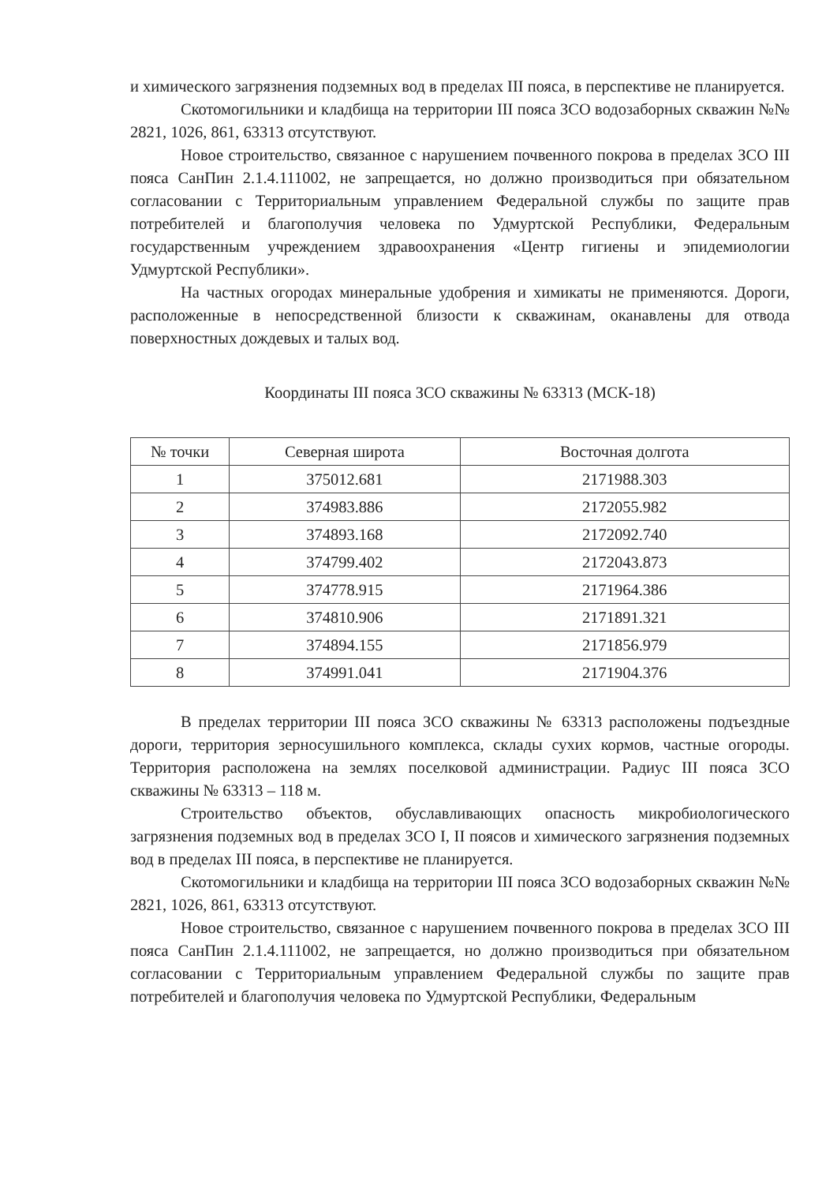и химического загрязнения подземных вод в пределах III пояса, в перспективе не планируется.
Скотомогильники и кладбища на территории III пояса ЗСО водозаборных скважин №№ 2821, 1026, 861, 63313 отсутствуют.
Новое строительство, связанное с нарушением почвенного покрова в пределах ЗСО III пояса СанПин 2.1.4.111002, не запрещается, но должно производиться при обязательном согласовании с Территориальным управлением Федеральной службы по защите прав потребителей и благополучия человека по Удмуртской Республики, Федеральным государственным учреждением здравоохранения «Центр гигиены и эпидемиологии Удмуртской Республики».
На частных огородах минеральные удобрения и химикаты не применяются. Дороги, расположенные в непосредственной близости к скважинам, оканавлены для отвода поверхностных дождевых и талых вод.
Координаты III пояса ЗСО скважины № 63313 (МСК-18)
| № точки | Северная широта | Восточная долгота |
| --- | --- | --- |
| 1 | 375012.681 | 2171988.303 |
| 2 | 374983.886 | 2172055.982 |
| 3 | 374893.168 | 2172092.740 |
| 4 | 374799.402 | 2172043.873 |
| 5 | 374778.915 | 2171964.386 |
| 6 | 374810.906 | 2171891.321 |
| 7 | 374894.155 | 2171856.979 |
| 8 | 374991.041 | 2171904.376 |
В пределах территории III пояса ЗСО скважины № 63313 расположены подъездные дороги, территория зерносушильного комплекса, склады сухих кормов, частные огороды. Территория расположена на землях поселковой администрации. Радиус III пояса ЗСО скважины № 63313 – 118 м.
Строительство объектов, обуславливающих опасность микробиологического загрязнения подземных вод в пределах ЗСО I, II поясов и химического загрязнения подземных вод в пределах III пояса, в перспективе не планируется.
Скотомогильники и кладбища на территории III пояса ЗСО водозаборных скважин №№ 2821, 1026, 861, 63313 отсутствуют.
Новое строительство, связанное с нарушением почвенного покрова в пределах ЗСО III пояса СанПин 2.1.4.111002, не запрещается, но должно производиться при обязательном согласовании с Территориальным управлением Федеральной службы по защите прав потребителей и благополучия человека по Удмуртской Республики, Федеральным